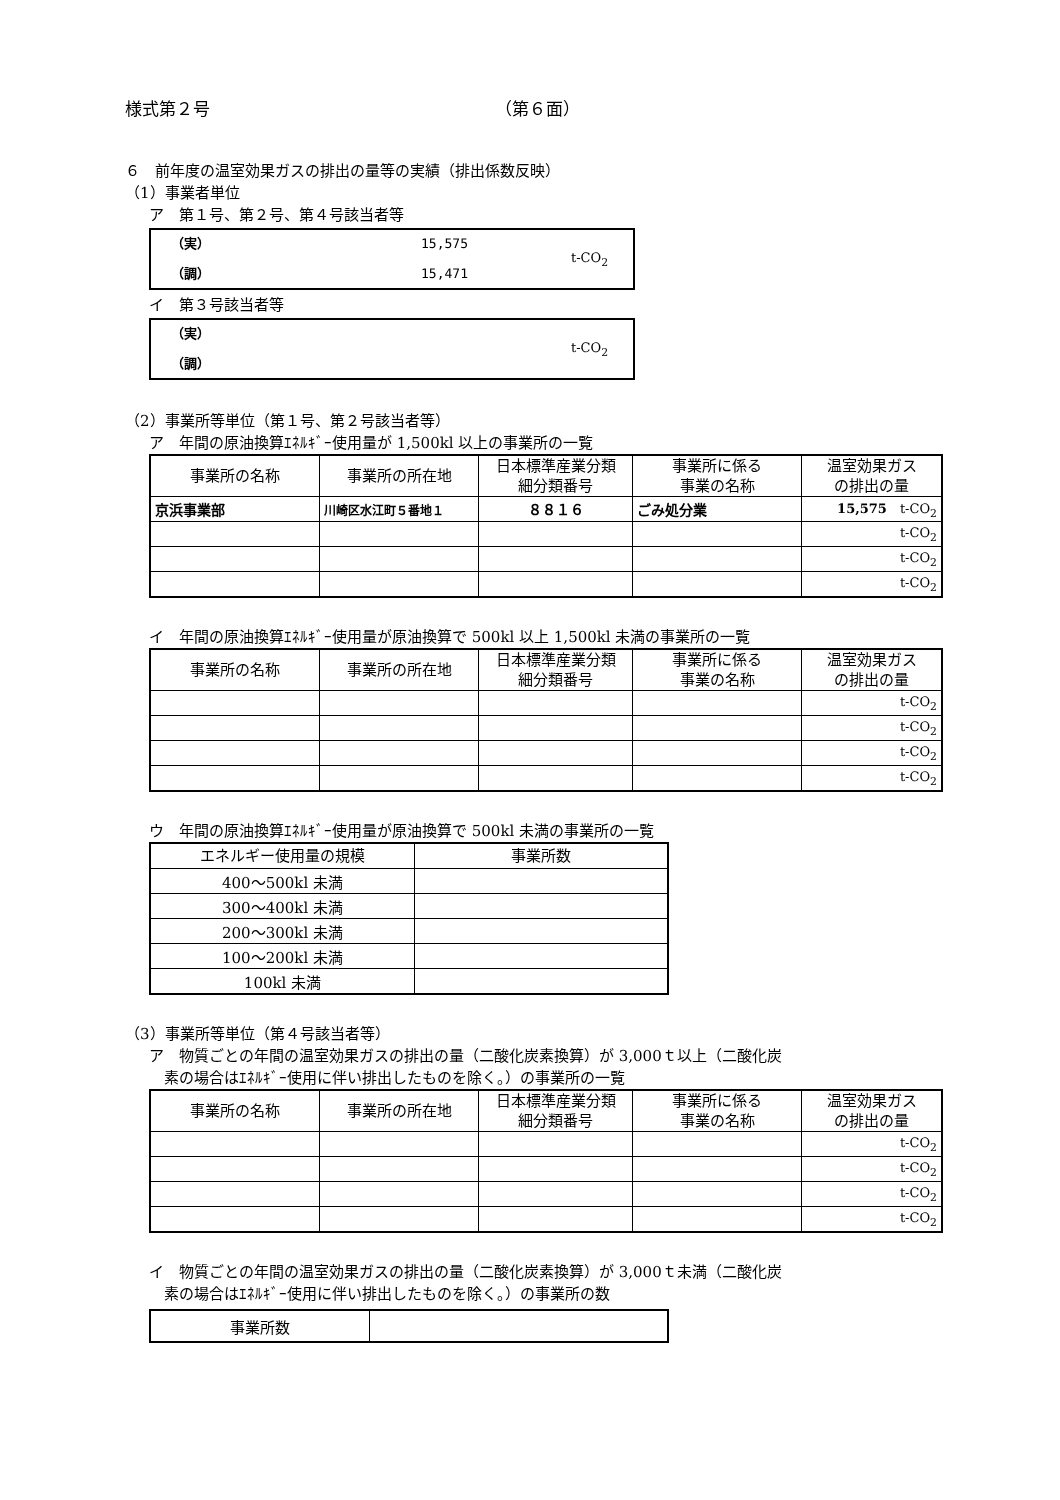様式第２号 （第６面）
６　前年度の温室効果ガスの排出の量等の実績（排出係数反映）
（1）事業者単位
ア　第１号、第２号、第４号該当者等
（実）
（調）
15,575
15,471
t-CO<sub>2</sub>
イ　第３号該当者等
（実）
（調）
t-CO<sub>2</sub>
（2）事業所等単位（第１号、第２号該当者等）
ア　年間の原油換算ｴﾈﾙｷﾞｰ使用量が 1,500kl 以上の事業所の一覧
| 事業所の名称 | 事業所の所在地 | 日本標準産業分類 細分類番号 | 事業所に係る 事業の名称 | 温室効果ガス の排出の量 |
| --- | --- | --- | --- | --- |
| 京浜事業部 | 川崎区水江町５番地１ | ８８１６ | ごみ処分業 | 15,575 t-CO<sub>2</sub> |
| | | | | t-CO<sub>2</sub> |
| | | | | t-CO<sub>2</sub> |
| | | | | t-CO<sub>2</sub> |
イ　年間の原油換算ｴﾈﾙｷﾞｰ使用量が原油換算で 500kl 以上 1,500kl 未満の事業所の一覧
| 事業所の名称 | 事業所の所在地 | 日本標準産業分類 細分類番号 | 事業所に係る 事業の名称 | 温室効果ガス の排出の量 |
| --- | --- | --- | --- | --- |
| | | | | t-CO<sub>2</sub> |
| | | | | t-CO<sub>2</sub> |
| | | | | t-CO<sub>2</sub> |
| | | | | t-CO<sub>2</sub> |
ウ　年間の原油換算ｴﾈﾙｷﾞｰ使用量が原油換算で 500kl 未満の事業所の一覧
| エネルギー使用量の規模 | 事業所数 |
| --- | --- |
| 400～500kl 未満 | |
| 300～400kl 未満 | |
| 200～300kl 未満 | |
| 100～200kl 未満 | |
| 100kl 未満 | |
（3）事業所等単位（第４号該当者等）
ア　物質ごとの年間の温室効果ガスの排出の量（二酸化炭素換算）が 3,000ｔ以上（二酸化炭
　素の場合はｴﾈﾙｷﾞｰ使用に伴い排出したものを除く。）の事業所の一覧
| 事業所の名称 | 事業所の所在地 | 日本標準産業分類 細分類番号 | 事業所に係る 事業の名称 | 温室効果ガス の排出の量 |
| --- | --- | --- | --- | --- |
| | | | | t-CO<sub>2</sub> |
| | | | | t-CO<sub>2</sub> |
| | | | | t-CO<sub>2</sub> |
| | | | | t-CO<sub>2</sub> |
イ　物質ごとの年間の温室効果ガスの排出の量（二酸化炭素換算）が 3,000ｔ未満（二酸化炭
　素の場合はｴﾈﾙｷﾞｰ使用に伴い排出したものを除く。）の事業所の数
| 事業所数 | |